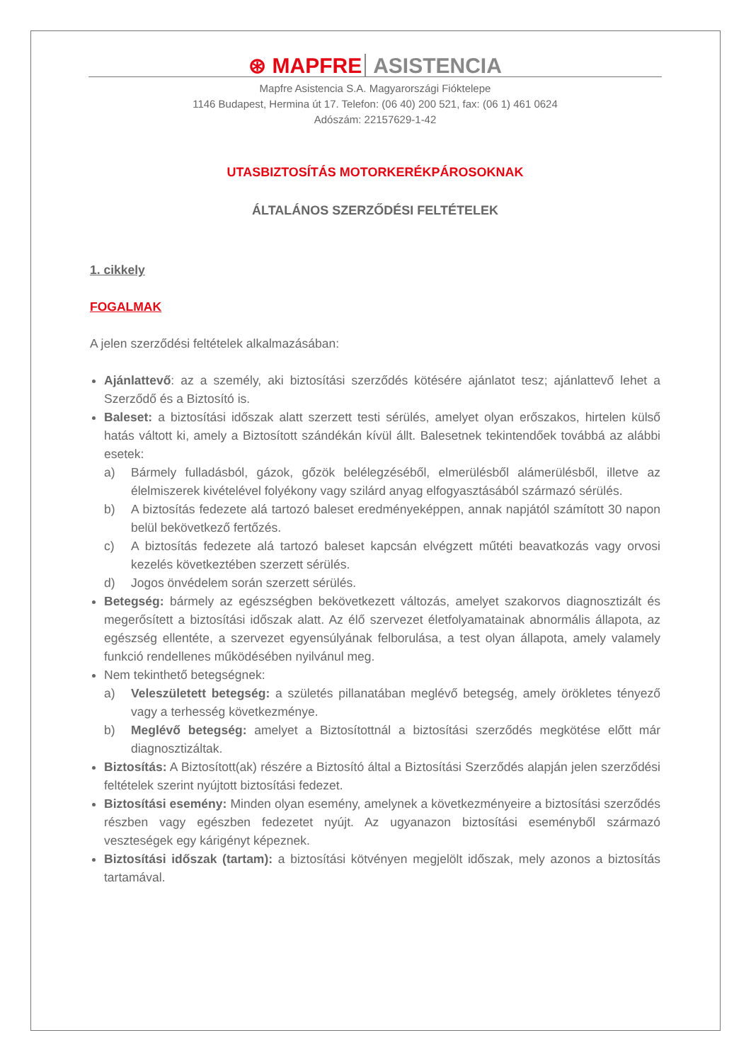⊛ MAPFRE ASISTENCIA
Mapfre Asistencia S.A. Magyarországi Fióktelepe
1146 Budapest, Hermina út 17. Telefon: (06 40) 200 521, fax: (06 1) 461 0624
Adószám: 22157629-1-42
UTASBIZTOSÍTÁS MOTORKERÉKPÁROSOKNAK
ÁLTALÁNOS SZERZŐDÉSI FELTÉTELEK
1. cikkely
FOGALMAK
A jelen szerződési feltételek alkalmazásában:
Ajánlattevő: az a személy, aki biztosítási szerződés kötésére ajánlatot tesz; ajánlattevő lehet a Szerződő és a Biztosító is.
Baleset: a biztosítási időszak alatt szerzett testi sérülés, amelyet olyan erőszakos, hirtelen külső hatás váltott ki, amely a Biztosított szándékán kívül állt. Balesetnek tekintendőek továbbá az alábbi esetek:
a) Bármely fulladásból, gázok, gőzök belélegzéséből, elmerülésből alámerülésből, illetve az élelmiszerek kivételével folyékony vagy szilárd anyag elfogyasztásából származó sérülés.
b) A biztosítás fedezete alá tartozó baleset eredményeképpen, annak napjától számított 30 napon belül bekövetkező fertőzés.
c) A biztosítás fedezete alá tartozó baleset kapcsán elvégzett műtéti beavatkozás vagy orvosi kezelés következtében szerzett sérülés.
d) Jogos önvédelem során szerzett sérülés.
Betegség: bármely az egészségben bekövetkezett változás, amelyet szakorvos diagnosztizált és megerősített a biztosítási időszak alatt. Az élő szervezet életfolyamatainak abnormális állapota, az egészség ellentéte, a szervezet egyensúlyának felborulása, a test olyan állapota, amely valamely funkció rendellenes működésében nyilvánul meg.
Nem tekinthető betegségnek:
a) Veleszületett betegség: a születés pillanatában meglévő betegség, amely örökletes tényező vagy a terhesség következménye.
b) Meglévő betegség: amelyet a Biztosítottnál a biztosítási szerződés megkötése előtt már diagnosztizáltak.
Biztosítás: A Biztosított(ak) részére a Biztosító által a Biztosítási Szerződés alapján jelen szerződési feltételek szerint nyújtott biztosítási fedezet.
Biztosítási esemény: Minden olyan esemény, amelynek a következményeire a biztosítási szerződés részben vagy egészben fedezetet nyújt. Az ugyanazon biztosítási eseményből származó veszteségek egy kárigényt képeznek.
Biztosítási időszak (tartam): a biztosítási kötvényen megjelölt időszak, mely azonos a biztosítás tartamával.